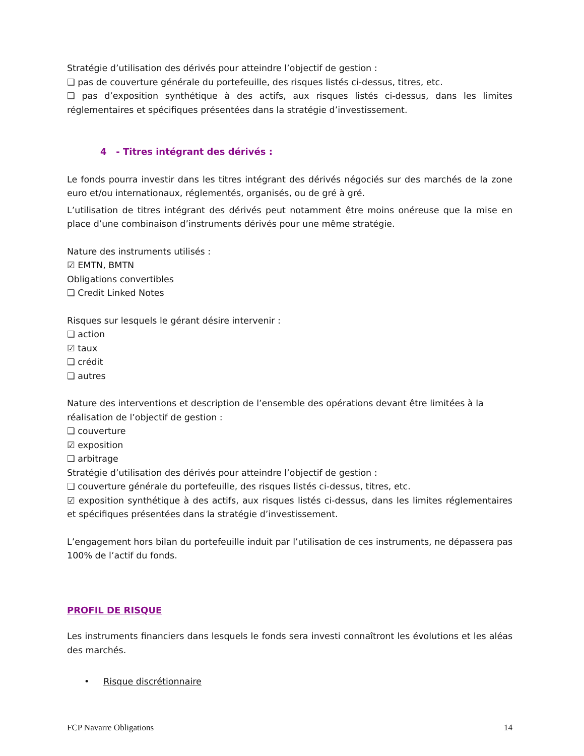Stratégie d’utilisation des dérivés pour atteindre l’objectif de gestion :
❑ pas de couverture générale du portefeuille, des risques listés ci-dessus, titres, etc.
❑ pas d’exposition synthétique à des actifs, aux risques listés ci-dessus, dans les limites réglementaires et spécifiques présentées dans la stratégie d’investissement.
4 - Titres intégrant des dérivés :
Le fonds pourra investir dans les titres intégrant des dérivés négociés sur des marchés de la zone euro et/ou internationaux, réglementés, organisés, ou de gré à gré.
L’utilisation de titres intégrant des dérivés peut notamment être moins onéreuse que la mise en place d’une combinaison d’instruments dérivés pour une même stratégie.
Nature des instruments utilisés :
☑ EMTN, BMTN
Obligations convertibles
❑ Credit Linked Notes
Risques sur lesquels le gérant désire intervenir :
❑ action
☑ taux
❑ crédit
❑ autres
Nature des interventions et description de l’ensemble des opérations devant être limitées à la réalisation de l’objectif de gestion :
❑ couverture
☑ exposition
❑ arbitrage
Stratégie d’utilisation des dérivés pour atteindre l’objectif de gestion :
❑ couverture générale du portefeuille, des risques listés ci-dessus, titres, etc.
☑ exposition synthétique à des actifs, aux risques listés ci-dessus, dans les limites réglementaires et spécifiques présentées dans la stratégie d’investissement.
L’engagement hors bilan du portefeuille induit par l’utilisation de ces instruments, ne dépassera pas 100% de l’actif du fonds.
PROFIL DE RISQUE
Les instruments financiers dans lesquels le fonds sera investi connaîtront les évolutions et les aléas des marchés.
• Risque discrétionnaire
FCP Navarre Obligations 14